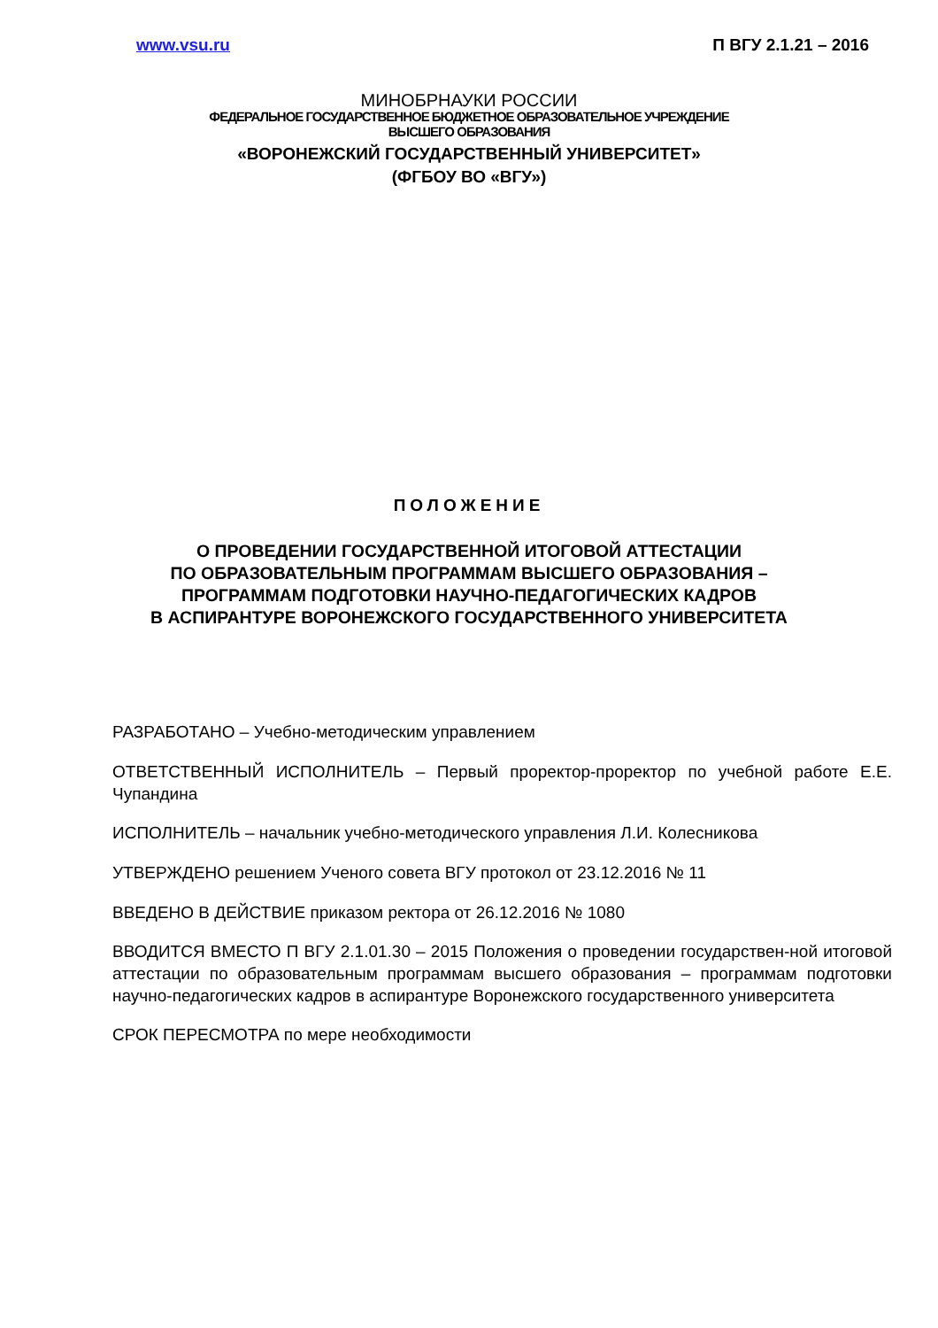www.vsu.ru П ВГУ 2.1.21 – 2016
МИНОБРНАУКИ РОССИИ
ФЕДЕРАЛЬНОЕ ГОСУДАРСТВЕННОЕ БЮДЖЕТНОЕ ОБРАЗОВАТЕЛЬНОЕ УЧРЕЖДЕНИЕ
ВЫСШЕГО ОБРАЗОВАНИЯ
«ВОРОНЕЖСКИЙ ГОСУДАРСТВЕННЫЙ УНИВЕРСИТЕТ»
(ФГБОУ ВО «ВГУ»)
ПОЛОЖЕНИЕ
О ПРОВЕДЕНИИ ГОСУДАРСТВЕННОЙ ИТОГОВОЙ АТТЕСТАЦИИ
ПО ОБРАЗОВАТЕЛЬНЫМ ПРОГРАММАМ ВЫСШЕГО ОБРАЗОВАНИЯ –
ПРОГРАММАМ ПОДГОТОВКИ НАУЧНО-ПЕДАГОГИЧЕСКИХ КАДРОВ
В АСПИРАНТУРЕ ВОРОНЕЖСКОГО ГОСУДАРСТВЕННОГО УНИВЕРСИТЕТА
РАЗРАБОТАНО – Учебно-методическим управлением
ОТВЕТСТВЕННЫЙ ИСПОЛНИТЕЛЬ – Первый проректор-проректор по учебной работе Е.Е. Чупандина
ИСПОЛНИТЕЛЬ – начальник учебно-методического управления Л.И. Колесникова
УТВЕРЖДЕНО решением Ученого совета ВГУ протокол от 23.12.2016 № 11
ВВЕДЕНО В ДЕЙСТВИЕ приказом ректора от 26.12.2016 № 1080
ВВОДИТСЯ ВМЕСТО П ВГУ 2.1.01.30 – 2015 Положения о проведении государствен-ной итоговой аттестации по образовательным программам высшего образования – программам подготовки научно-педагогических кадров в аспирантуре Воронежского государственного университета
СРОК ПЕРЕСМОТРА по мере необходимости